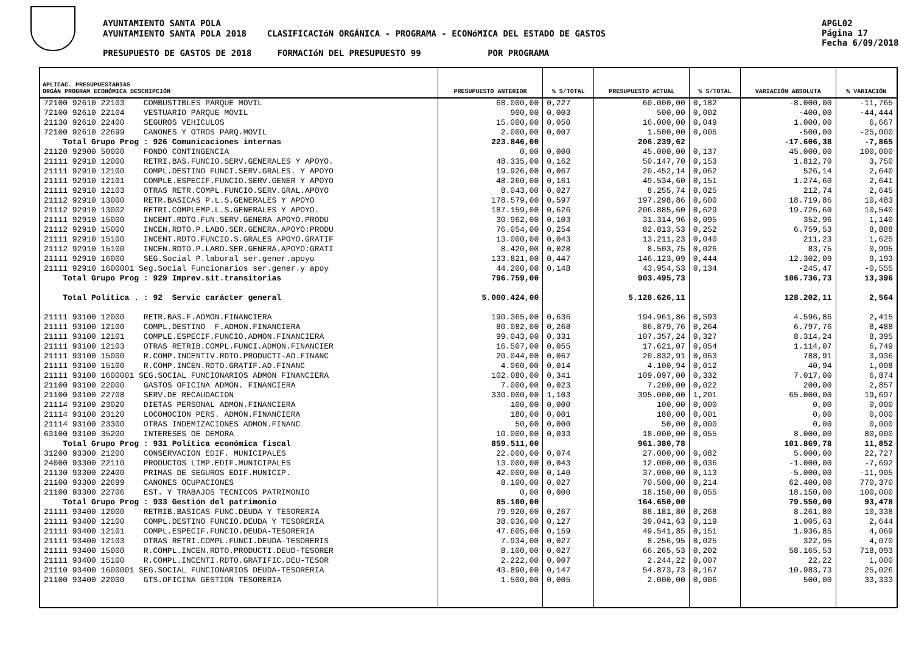AYUNTAMIENTO SANTA POLA
AYUNTAMIENTO SANTA POLA 2018 CLASIFICACIóN ORGÁNICA - PROGRAMA - ECONóMICA DEL ESTADO DE GASTOS
PRESUPUESTO DE GASTOS DE 2018 FORMACIóN DEL PRESUPUESTO 99 POR PROGRAMA
APGL02
Página 17
Fecha 6/09/2018
| APLICAC. PRESUPUESTARIAS ORGÁN PROGRAM ECONÓMICA DESCRIPCIÓN | PRESUPUESTO ANTERIOR | % S/TOTAL | PRESUPUESTO ACTUAL | % S/TOTAL | VARIACIÓN ABSOLUTA | % VARIACIÓN |
| --- | --- | --- | --- | --- | --- | --- |
| 72100 92610 22103 COMBUSTIBLES PARQUE MOVIL | 68.000,00 | 0,227 | 60.000,00 | 0,182 | -8.000,00 | -11,765 |
| 72100 92610 22104 VESTUARIO PARQUE MOVIL | 900,00 | 0,003 | 500,00 | 0,002 | -400,00 | -44,444 |
| 21130 92610 22400 SEGUROS VEHICULOS | 15.000,00 | 0,050 | 16.000,00 | 0,049 | 1.000,00 | 6,667 |
| 72100 92610 22699 CANONES Y OTROS PARQ.MOVIL | 2.000,00 | 0,007 | 1.500,00 | 0,005 | -500,00 | -25,000 |
| Total Grupo Prog : 926 Comunicaciones internas | 223.846,00 | | 206.239,62 | | -17.606,38 | -7,865 |
| 21120 92900 50000 FONDO CONTINGENCIA | 0,00 | 0,000 | 45.000,00 | 0,137 | 45.000,00 | 100,000 |
| 21111 92910 12000 RETRI.BAS.FUNCIO.SERV.GENERALES Y APOYO. | 48.335,00 | 0,162 | 50.147,70 | 0,153 | 1.812,70 | 3,750 |
| 21111 92910 12100 COMPL.DESTINO FUNCI.SERV.GRALES. Y APOYO | 19.926,00 | 0,067 | 20.452,14 | 0,062 | 526,14 | 2,640 |
| 21111 92910 12101 COMPLE.ESPECIF.FUNCIO.SERV.GENER Y APOYO | 48.260,00 | 0,161 | 49.534,60 | 0,151 | 1.274,60 | 2,641 |
| 21111 92910 12103 OTRAS RETR.COMPL.FUNCIO.SERV.GRAL.APOYO | 8.043,00 | 0,027 | 8.255,74 | 0,025 | 212,74 | 2,645 |
| 21112 92910 13000 RETR.BASICAS P.L.S.GENERALES Y APOYO | 178.579,00 | 0,597 | 197.298,86 | 0,600 | 18.719,86 | 10,483 |
| 21112 92910 13002 RETRI.COMPLEMP.L.S.GENERALES Y APOYO. | 187.159,00 | 0,626 | 206.885,60 | 0,629 | 19.726,60 | 10,540 |
| 21111 92910 15000 INCENT.RDTO.FUN.SERV.GENERA APOYO.PRODU | 30.962,00 | 0,103 | 31.314,96 | 0,095 | 352,96 | 1,140 |
| 21112 92910 15000 INCEN.RDTO.P.LABO.SER.GENERA.APOYO:PRODU | 76.054,00 | 0,254 | 82.813,53 | 0,252 | 6.759,53 | 8,888 |
| 21111 92910 15100 INCENT.RDTO.FUNCIO.S.GRALES APOYO.GRATIF | 13.000,00 | 0,043 | 13.211,23 | 0,040 | 211,23 | 1,625 |
| 21112 92910 15100 INCEN.RDTO.P.LABO.SER.GENERA.APOYO:GRATI | 8.420,00 | 0,028 | 8.503,75 | 0,026 | 83,75 | 0,995 |
| 21111 92910 16000 SEG.Social P.laboral ser.gener.apoyo | 133.821,00 | 0,447 | 146.123,09 | 0,444 | 12.302,09 | 9,193 |
| 21111 92910 1600001 Seg.Social Funcionarios ser.gener.y apoy | 44.200,00 | 0,148 | 43.954,53 | 0,134 | -245,47 | -0,555 |
| Total Grupo Prog : 929 Imprev.sit.transitorias | 796.759,00 | | 903.495,73 | | 106.736,73 | 13,396 |
| Total Política . : 92 Servic carácter general | 5.000.424,00 | | 5.128.626,11 | | 128.202,11 | 2,564 |
| 21111 93100 12000 RETR.BAS.F.ADMON.FINANCIERA | 190.365,00 | 0,636 | 194.961,86 | 0,593 | 4.596,86 | 2,415 |
| 21111 93100 12100 COMPL.DESTINO F.ADMON.FINANCIERA | 80.082,00 | 0,268 | 86.879,76 | 0,264 | 6.797,76 | 8,488 |
| 21111 93100 12101 COMPLE.ESPECIF.FUNCIO.ADMON.FINANCIERA | 99.043,00 | 0,331 | 107.357,24 | 0,327 | 8.314,24 | 8,395 |
| 21111 93100 12103 OTRAS RETRIB.COMPL.FUNCI.ADMON.FINANCIER | 16.507,00 | 0,055 | 17.621,07 | 0,054 | 1.114,07 | 6,749 |
| 21111 93100 15000 R.COMP.INCENTIV.RDTO.PRODUCTI-AD.FINANC | 20.044,00 | 0,067 | 20.832,91 | 0,063 | 788,91 | 3,936 |
| 21111 93100 15100 R.COMP.INCEN.RDTO.GRATIF.AD.FINANC | 4.060,00 | 0,014 | 4.100,94 | 0,012 | 40,94 | 1,008 |
| 21111 93100 1600001 SEG.SOCIAL FUNCIONARIOS ADMON FINANCIERA | 102.080,00 | 0,341 | 109.097,00 | 0,332 | 7.017,00 | 6,874 |
| 21100 93100 22000 GASTOS OFICINA ADMON. FINANCIERA | 7.000,00 | 0,023 | 7.200,00 | 0,022 | 200,00 | 2,857 |
| 21100 93100 22708 SERV.DE RECAUDACION | 330.000,00 | 1,103 | 395.000,00 | 1,201 | 65.000,00 | 19,697 |
| 21114 93100 23020 DIETAS PERSONAL ADMON.FINANCIERA | 100,00 | 0,000 | 100,00 | 0,000 | 0,00 | 0,000 |
| 21114 93100 23120 LOCOMOCION PERS. ADMON.FINANCIERA | 180,00 | 0,001 | 180,00 | 0,001 | 0,00 | 0,000 |
| 21114 93100 23300 OTRAS INDEMIZACIONES ADMON.FINANC | 50,00 | 0,000 | 50,00 | 0,000 | 0,00 | 0,000 |
| 63100 93100 35200 INTERESES DE DEMORA | 10.000,00 | 0,033 | 18.000,00 | 0,055 | 8.000,00 | 80,000 |
| Total Grupo Prog : 931 Política económica fiscal | 859.511,00 | | 961.380,78 | | 101.869,78 | 11,852 |
| 31200 93300 21200 CONSERVACION EDIF. MUNICIPALES | 22.000,00 | 0,074 | 27.000,00 | 0,082 | 5.000,00 | 22,727 |
| 24000 93300 22110 PRODUCTOS LIMP.EDIF.MUNICIPALES | 13.000,00 | 0,043 | 12.000,00 | 0,036 | -1.000,00 | -7,692 |
| 21130 93300 22400 PRIMAS DE SEGUROS EDIF.MUNICIP. | 42.000,00 | 0,140 | 37.000,00 | 0,113 | -5.000,00 | -11,905 |
| 21100 93300 22699 CANONES OCUPACIONES | 8.100,00 | 0,027 | 70.500,00 | 0,214 | 62.400,00 | 770,370 |
| 21100 93300 22706 EST. Y TRABAJOS TECNICOS PATRIMONIO | 0,00 | 0,000 | 18.150,00 | 0,055 | 18.150,00 | 100,000 |
| Total Grupo Prog : 933 Gestión del patrimonio | 85.100,00 | | 164.650,00 | | 79.550,00 | 93,478 |
| 21111 93400 12000 RETRIB.BASICAS FUNC.DEUDA Y TESORERIA | 79.920,00 | 0,267 | 88.181,80 | 0,268 | 8.261,80 | 10,338 |
| 21111 93400 12100 COMPL.DESTINO FUNCIO.DEUDA Y TESORERIA | 38.036,00 | 0,127 | 39.041,63 | 0,119 | 1.005,63 | 2,644 |
| 21111 93400 12101 COMPL.ESPECIF.FUNCIO.DEUDA-TESORERIA | 47.605,00 | 0,159 | 49.541,85 | 0,151 | 1.936,85 | 4,069 |
| 21111 93400 12103 OTRAS RETRI.COMPL.FUNCI.DEUDA-TESORERIS | 7.934,00 | 0,027 | 8.256,95 | 0,025 | 322,95 | 4,070 |
| 21111 93400 15000 R.COMPL.INCEN.RDTO.PRODUCTI.DEUD-TESORER | 8.100,00 | 0,027 | 66.265,53 | 0,202 | 58.165,53 | 718,093 |
| 21111 93400 15100 R.COMPL.INCENTI.RDTO.GRATIFIC.DEU-TESOR | 2.222,00 | 0,007 | 2.244,22 | 0,007 | 22,22 | 1,000 |
| 21110 93400 1600001 SEG.SOCIAL FUNCIONARIOS DEUDA-TESORERIA | 43.890,00 | 0,147 | 54.873,73 | 0,167 | 10.983,73 | 25,026 |
| 21100 93400 22000 GTS.OFICINA GESTION TESORERIA | 1.500,00 | 0,005 | 2.000,00 | 0,006 | 500,00 | 33,333 |